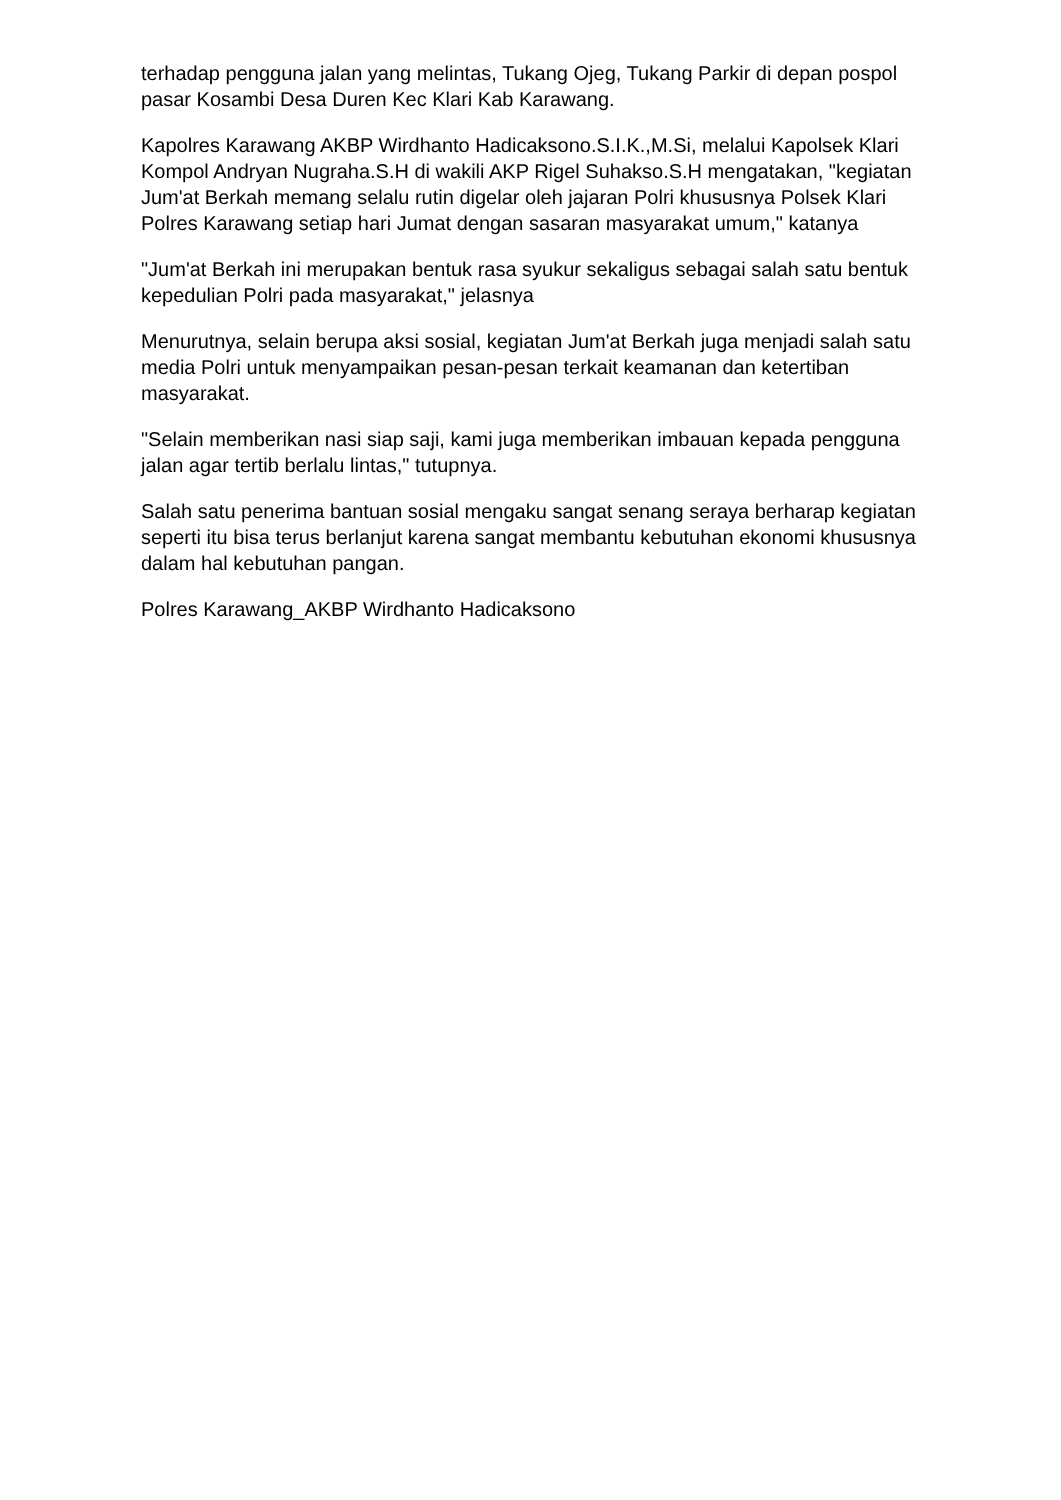terhadap pengguna jalan yang melintas, Tukang Ojeg, Tukang Parkir di depan pospol pasar Kosambi Desa Duren Kec Klari Kab Karawang.
Kapolres Karawang AKBP Wirdhanto Hadicaksono.S.I.K.,M.Si, melalui Kapolsek Klari Kompol Andryan Nugraha.S.H di wakili AKP Rigel Suhakso.S.H mengatakan, "kegiatan Jum'at Berkah memang selalu rutin digelar oleh jajaran Polri khususnya Polsek Klari Polres Karawang setiap hari Jumat dengan sasaran masyarakat umum," katanya
"Jum'at Berkah ini merupakan bentuk rasa syukur sekaligus sebagai salah satu bentuk kepedulian Polri pada masyarakat," jelasnya
Menurutnya, selain berupa aksi sosial, kegiatan Jum'at Berkah juga menjadi salah satu media Polri untuk menyampaikan pesan-pesan terkait keamanan dan ketertiban masyarakat.
"Selain memberikan nasi siap saji, kami juga memberikan imbauan kepada pengguna jalan agar tertib berlalu lintas," tutupnya.
Salah satu penerima bantuan sosial mengaku sangat senang seraya berharap kegiatan seperti itu bisa terus berlanjut karena sangat membantu kebutuhan ekonomi khususnya dalam hal kebutuhan pangan.
Polres Karawang_AKBP Wirdhanto Hadicaksono